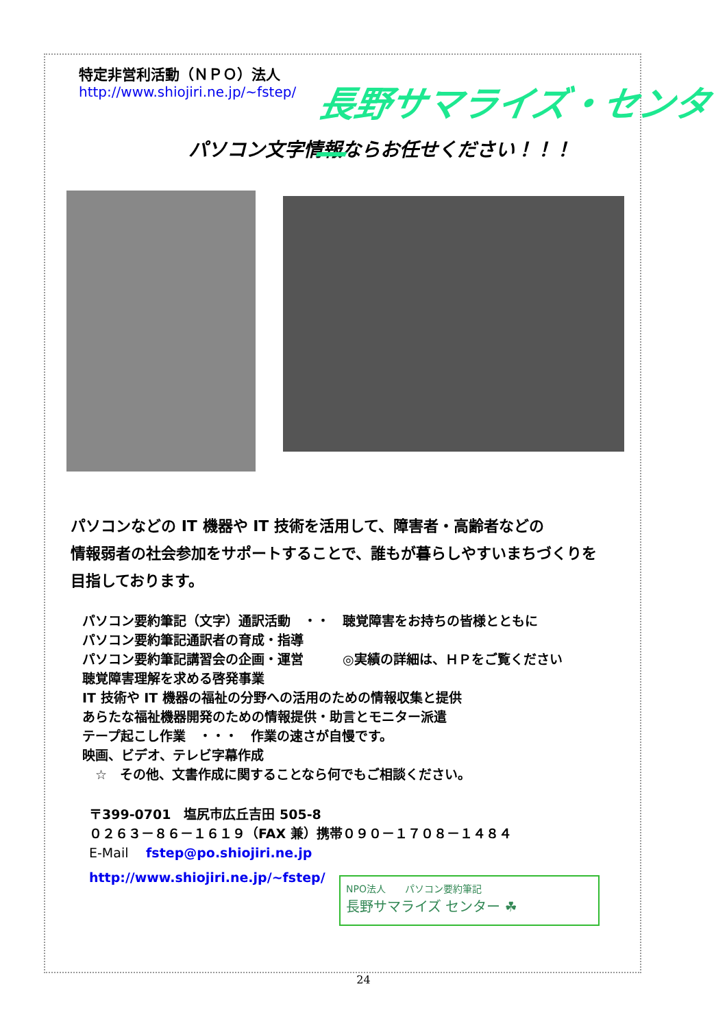特定非営利活動（ＮＰＯ）法人
http://www.shiojiri.ne.jp/~fstep/
パソコン文字情報ならお任せください！！！
パソコンなどの IT 機器や IT 技術を活用して、障害者・高齢者などの
情報弱者の社会参加をサポートすることで、誰もが暮らしやすいまちづくりを
目指しております。
パソコン要約筆記（文字）通訳活動　・・　聴覚障害をお持ちの皆様とともに
パソコン要約筆記通訳者の育成・指導
パソコン要約筆記講習会の企画・運営　　　◎実績の詳細は、ＨＰをご覧ください
聴覚障害理解を求める啓発事業
IT 技術や IT 機器の福祉の分野への活用のための情報収集と提供
あらたな福祉機器開発のための情報提供・助言とモニター派遣
テープ起こし作業　・・・　作業の速さが自慢です。
映画、ビデオ、テレビ字幕作成
　☆　その他、文書作成に関することなら何でもご相談ください。
〒399-0701　塩尻市広丘吉田 505-8
０２６３－８６－１６１９（FAX 兼）携帯０９０－１７０８－１４８４
E-Mail　 fstep@po.shiojiri.ne.jp
http://www.shiojiri.ne.jp/~fstep/
長野サマライズ・センター
NPO法人　　パソコン要約筆記
長野サマライズ センター ☘
24